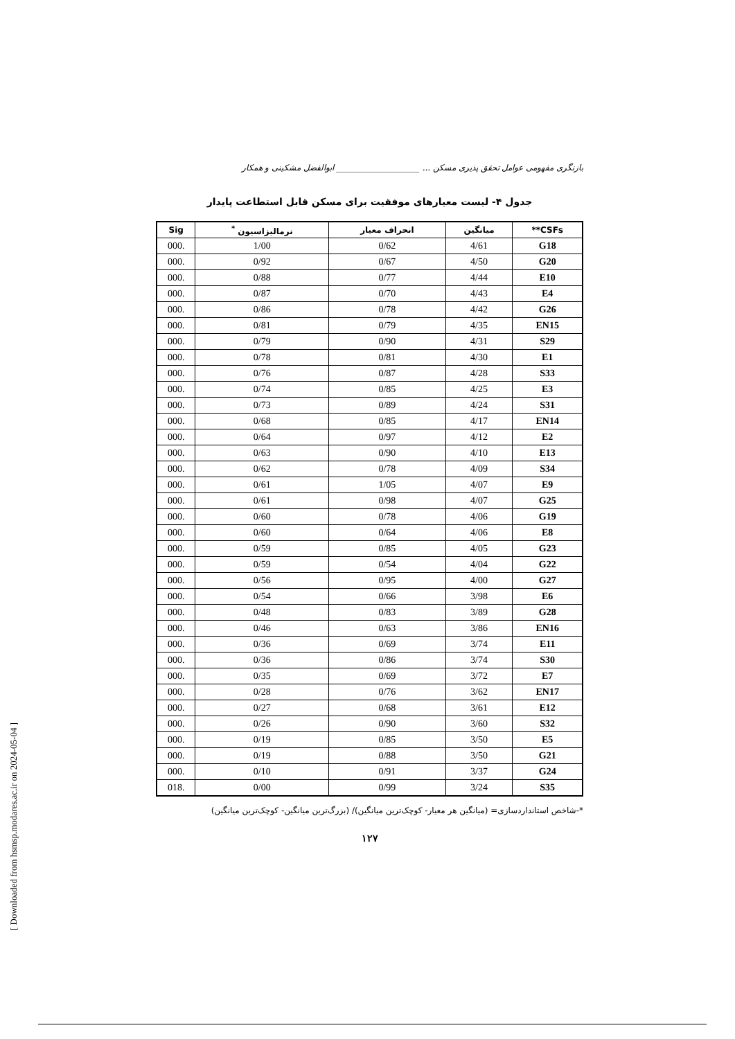بازنگری مفهومی عوامل تحقق پذیری مسکن ... ____________________ ابوالفضل مشکینی و همکار
جدول ۴- لیست معیارهای موفقیت برای مسکن قابل استطاعت پایدار
| CSFs** | میانگین | انحراف معیار | نرمالیزاسیون <sup>*</sup> | Sig |
| --- | --- | --- | --- | --- |
| G18 | 4/61 | 0/62 | 1/00 | .000 |
| G20 | 4/50 | 0/67 | 0/92 | .000 |
| E10 | 4/44 | 0/77 | 0/88 | .000 |
| E4 | 4/43 | 0/70 | 0/87 | .000 |
| G26 | 4/42 | 0/78 | 0/86 | .000 |
| EN15 | 4/35 | 0/79 | 0/81 | .000 |
| S29 | 4/31 | 0/90 | 0/79 | .000 |
| E1 | 4/30 | 0/81 | 0/78 | .000 |
| S33 | 4/28 | 0/87 | 0/76 | .000 |
| E3 | 4/25 | 0/85 | 0/74 | .000 |
| S31 | 4/24 | 0/89 | 0/73 | .000 |
| EN14 | 4/17 | 0/85 | 0/68 | .000 |
| E2 | 4/12 | 0/97 | 0/64 | .000 |
| E13 | 4/10 | 0/90 | 0/63 | .000 |
| S34 | 4/09 | 0/78 | 0/62 | .000 |
| E9 | 4/07 | 1/05 | 0/61 | .000 |
| G25 | 4/07 | 0/98 | 0/61 | .000 |
| G19 | 4/06 | 0/78 | 0/60 | .000 |
| E8 | 4/06 | 0/64 | 0/60 | .000 |
| G23 | 4/05 | 0/85 | 0/59 | .000 |
| G22 | 4/04 | 0/54 | 0/59 | .000 |
| G27 | 4/00 | 0/95 | 0/56 | .000 |
| E6 | 3/98 | 0/66 | 0/54 | .000 |
| G28 | 3/89 | 0/83 | 0/48 | .000 |
| EN16 | 3/86 | 0/63 | 0/46 | .000 |
| E11 | 3/74 | 0/69 | 0/36 | .000 |
| S30 | 3/74 | 0/86 | 0/36 | .000 |
| E7 | 3/72 | 0/69 | 0/35 | .000 |
| EN17 | 3/62 | 0/76 | 0/28 | .000 |
| E12 | 3/61 | 0/68 | 0/27 | .000 |
| S32 | 3/60 | 0/90 | 0/26 | .000 |
| E5 | 3/50 | 0/85 | 0/19 | .000 |
| G21 | 3/50 | 0/88 | 0/19 | .000 |
| G24 | 3/37 | 0/91 | 0/10 | .000 |
| S35 | 3/24 | 0/99 | 0/00 | .018 |
*-شاخص استانداردسازی= (میانگین هر معیار- کوچک‌ترین میانگین)/ (بزرگ‌ترین میانگین- کوچک‌ترین میانگین)
۱۲۷
[ Downloaded from hsmsp.modares.ac.ir on 2024-05-04 ]